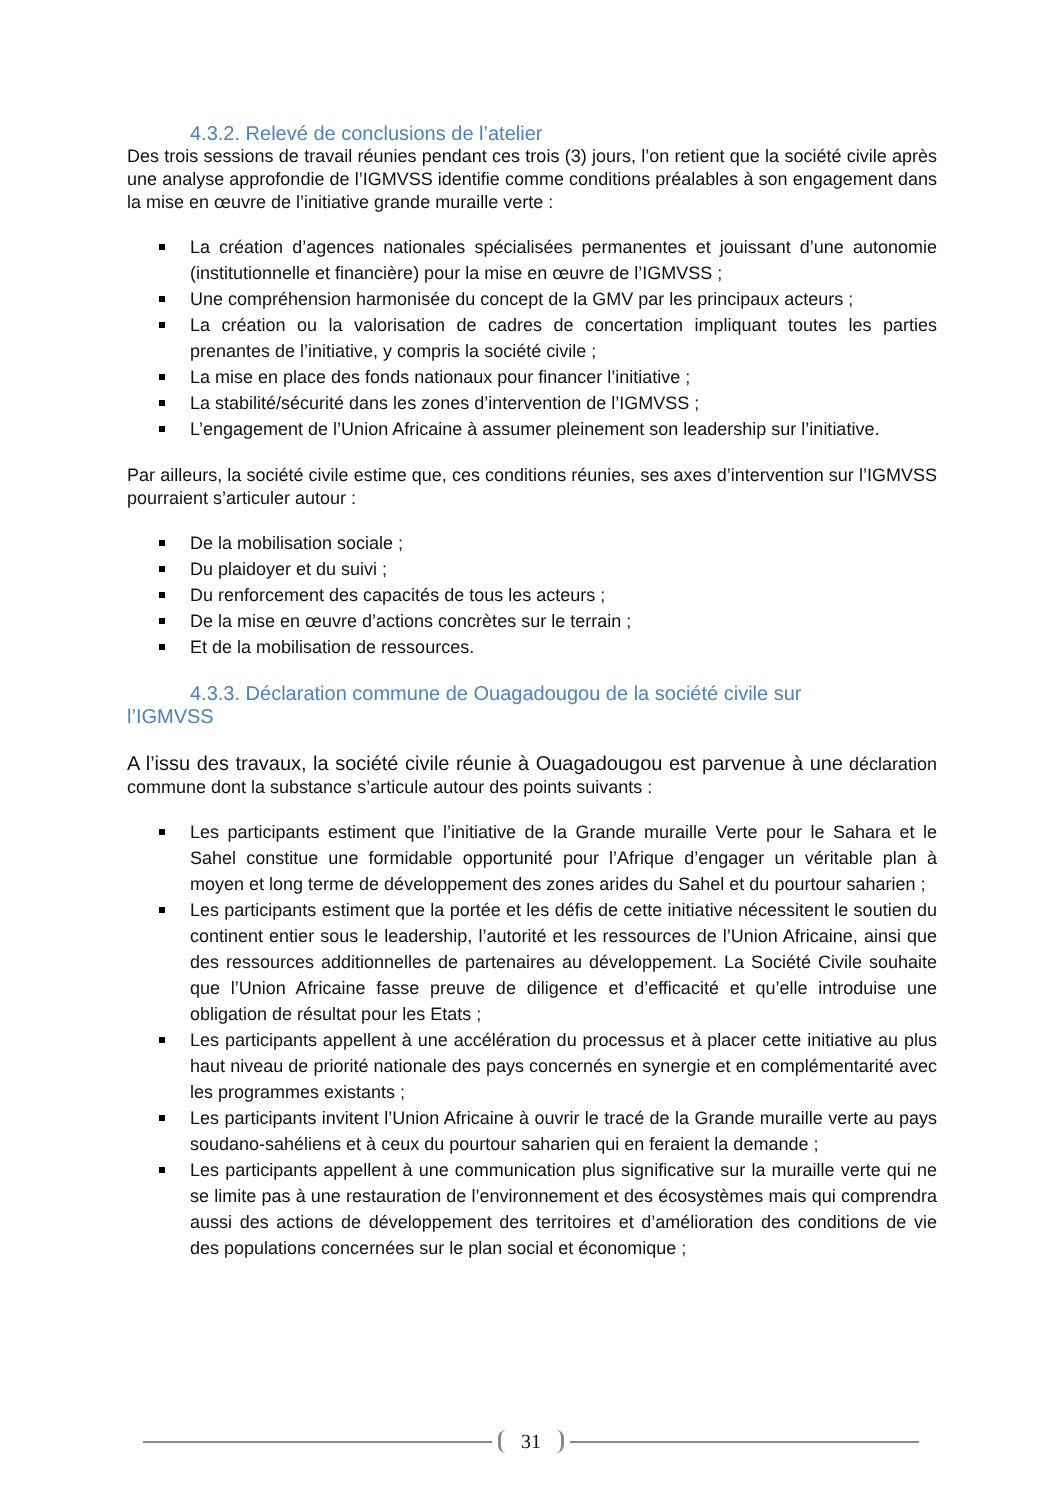4.3.2. Relevé de conclusions de l’atelier
Des trois sessions de travail réunies pendant ces trois (3) jours, l’on retient que la société civile après une analyse approfondie de l’IGMVSS identifie comme conditions préalables à son engagement dans la mise en œuvre de l’initiative grande muraille verte :
La création d’agences nationales spécialisées permanentes et jouissant d’une autonomie (institutionnelle et financière) pour la mise en œuvre de l’IGMVSS ;
Une compréhension harmonisée du concept de la GMV par les principaux acteurs ;
La création ou la valorisation de cadres de concertation impliquant toutes les parties prenantes de l’initiative, y compris la société civile ;
La mise en place des fonds nationaux pour financer l’initiative ;
La stabilité/sécurité dans les zones d’intervention de l’IGMVSS ;
L’engagement de l’Union Africaine à assumer pleinement son leadership sur l’initiative.
Par ailleurs, la société civile estime que, ces conditions réunies, ses axes d’intervention sur l’IGMVSS pourraient s’articuler autour :
De la mobilisation sociale ;
Du plaidoyer et du suivi ;
Du renforcement des capacités de tous les acteurs ;
De la mise en œuvre d’actions concrètes sur le terrain ;
Et de la mobilisation de ressources.
4.3.3. Déclaration commune de Ouagadougou de la société civile sur
l’IGMVSS
A l’issu des travaux, la société civile réunie à Ouagadougou est parvenue à une déclaration commune dont la substance s’articule autour des points suivants :
Les participants estiment que l’initiative de la Grande muraille Verte pour le Sahara et le Sahel constitue une formidable opportunité pour l’Afrique d’engager un véritable plan à moyen et long terme de développement des zones arides du Sahel et du pourtour saharien ;
Les participants estiment que la portée et les défis de cette initiative nécessitent le soutien du continent entier sous le leadership, l’autorité et les ressources de l’Union Africaine, ainsi que des ressources additionnelles de partenaires au développement. La Société Civile souhaite que l’Union Africaine fasse preuve de diligence et d’efficacité et qu’elle introduise une obligation de résultat pour les Etats ;
Les participants appellent à une accélération du processus et à placer cette initiative au plus haut niveau de priorité nationale des pays concernés en synergie et en complémentarité avec les programmes existants ;
Les participants invitent l’Union Africaine à ouvrir le tracé de la Grande muraille verte au pays soudano-sahéliens et à ceux du pourtour saharien qui en feraient la demande ;
Les participants appellent à une communication plus significative sur la muraille verte qui ne se limite pas à une restauration de l’environnement et des écosystèmes mais qui comprendra aussi des actions de développement des territoires et d’amélioration des conditions de vie des populations concernées sur le plan social et économique ;
31